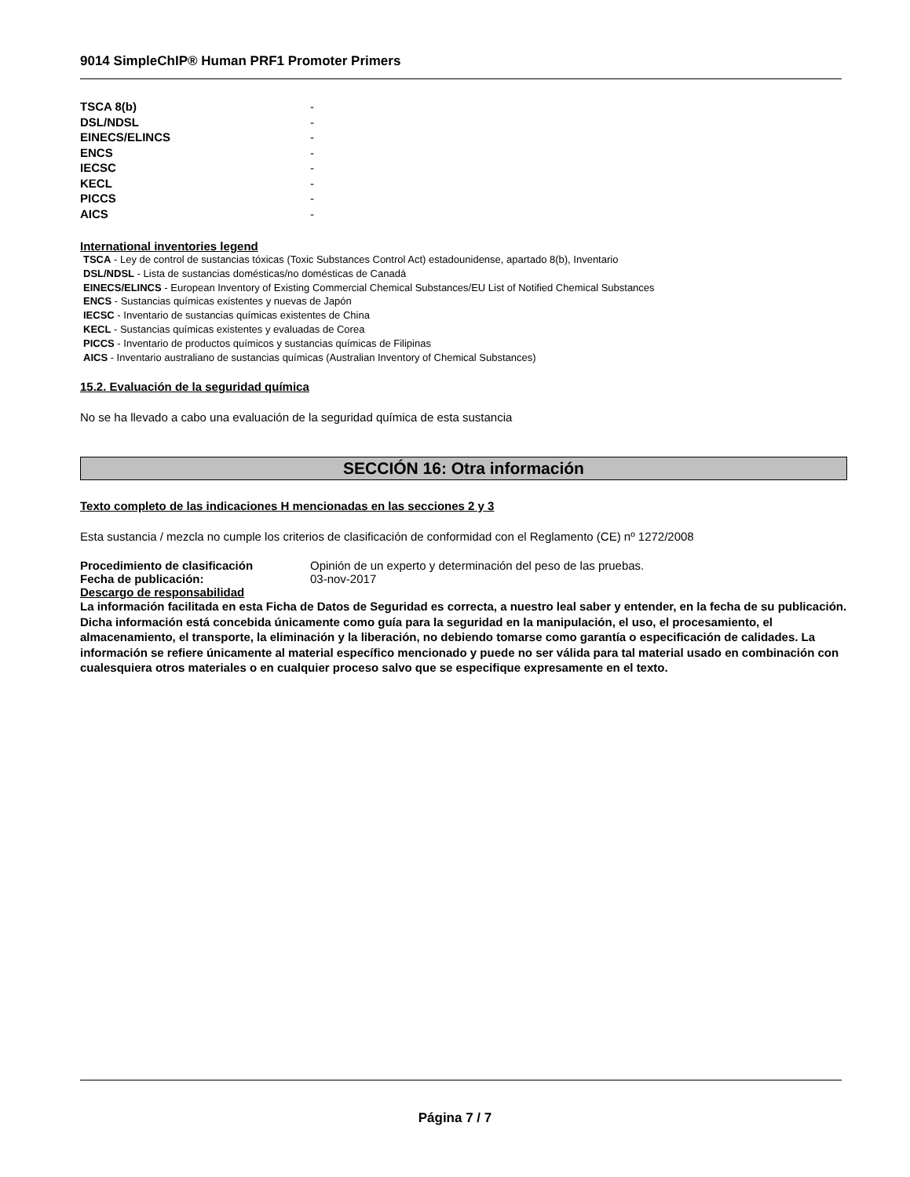9014 SimpleChIP® Human PRF1 Promoter Primers
TSCA 8(b) -
DSL/NDSL -
EINECS/ELINCS -
ENCS -
IECSC -
KECL -
PICCS -
AICS -
International inventories legend
TSCA - Ley de control de sustancias tóxicas (Toxic Substances Control Act) estadounidense, apartado 8(b), Inventario
DSL/NDSL - Lista de sustancias domésticas/no domésticas de Canadá
EINECS/ELINCS - European Inventory of Existing Commercial Chemical Substances/EU List of Notified Chemical Substances
ENCS - Sustancias químicas existentes y nuevas de Japón
IECSC - Inventario de sustancias químicas existentes de China
KECL - Sustancias químicas existentes y evaluadas de Corea
PICCS - Inventario de productos químicos y sustancias químicas de Filipinas
AICS - Inventario australiano de sustancias químicas (Australian Inventory of Chemical Substances)
15.2. Evaluación de la seguridad química
No se ha llevado a cabo una evaluación de la seguridad química de esta sustancia
SECCIÓN 16: Otra información
Texto completo de las indicaciones H mencionadas en las secciones 2 y 3
Esta sustancia / mezcla no cumple los criterios de clasificación de conformidad con el Reglamento (CE) nº 1272/2008
Procedimiento de clasificación Opinión de un experto y determinación del peso de las pruebas.
Fecha de publicación: 03-nov-2017
Descargo de responsabilidad
La información facilitada en esta Ficha de Datos de Seguridad es correcta, a nuestro leal saber y entender, en la fecha de su publicación. Dicha información está concebida únicamente como guía para la seguridad en la manipulación, el uso, el procesamiento, el almacenamiento, el transporte, la eliminación y la liberación, no debiendo tomarse como garantía o especificación de calidades. La información se refiere únicamente al material específico mencionado y puede no ser válida para tal material usado en combinación con cualesquiera otros materiales o en cualquier proceso salvo que se especifique expresamente en el texto.
Página 7 / 7